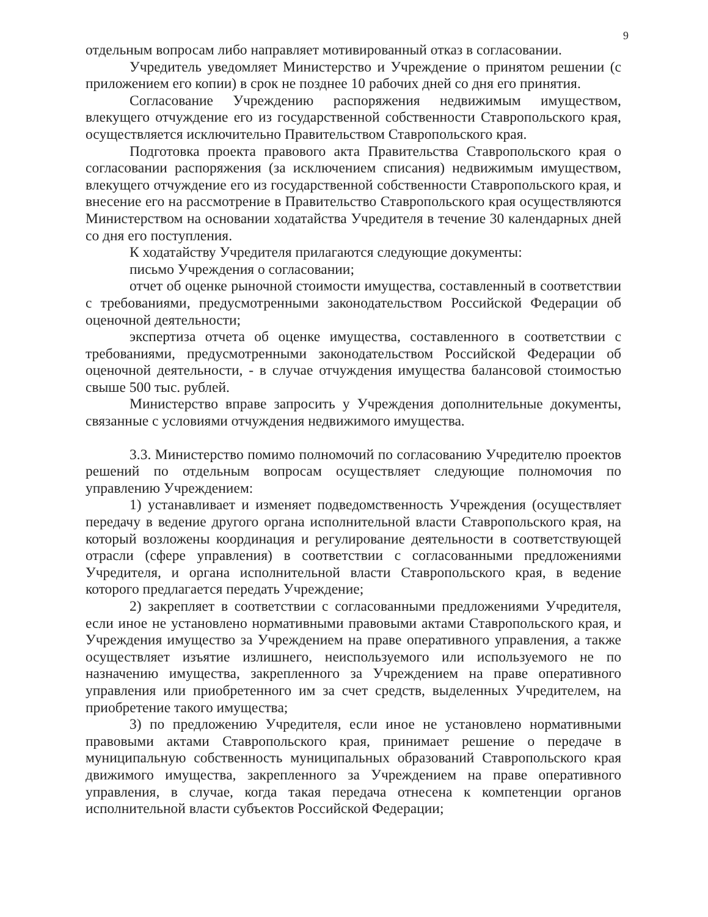9
отдельным вопросам либо направляет мотивированный отказ в согласовании.
Учредитель уведомляет Министерство и Учреждение о принятом решении (с приложением его копии) в срок не позднее 10 рабочих дней со дня его принятия.
Согласование Учреждению распоряжения недвижимым имуществом, влекущего отчуждение его из государственной собственности Ставропольского края, осуществляется исключительно Правительством Ставропольского края.
Подготовка проекта правового акта Правительства Ставропольского края о согласовании распоряжения (за исключением списания) недвижимым имуществом, влекущего отчуждение его из государственной собственности Ставропольского края, и внесение его на рассмотрение в Правительство Ставропольского края осуществляются Министерством на основании ходатайства Учредителя в течение 30 календарных дней со дня его поступления.
К ходатайству Учредителя прилагаются следующие документы:
письмо Учреждения о согласовании;
отчет об оценке рыночной стоимости имущества, составленный в соответствии с требованиями, предусмотренными законодательством Российской Федерации об оценочной деятельности;
экспертиза отчета об оценке имущества, составленного в соответствии с требованиями, предусмотренными законодательством Российской Федерации об оценочной деятельности, - в случае отчуждения имущества балансовой стоимостью свыше 500 тыс. рублей.
Министерство вправе запросить у Учреждения дополнительные документы, связанные с условиями отчуждения недвижимого имущества.
3.3. Министерство помимо полномочий по согласованию Учредителю проектов решений по отдельным вопросам осуществляет следующие полномочия по управлению Учреждением:
1) устанавливает и изменяет подведомственность Учреждения (осуществляет передачу в ведение другого органа исполнительной власти Ставропольского края, на который возложены координация и регулирование деятельности в соответствующей отрасли (сфере управления) в соответствии с согласованными предложениями Учредителя, и органа исполнительной власти Ставропольского края, в ведение которого предлагается передать Учреждение;
2) закрепляет в соответствии с согласованными предложениями Учредителя, если иное не установлено нормативными правовыми актами Ставропольского края, и Учреждения имущество за Учреждением на праве оперативного управления, а также осуществляет изъятие излишнего, неиспользуемого или используемого не по назначению имущества, закрепленного за Учреждением на праве оперативного управления или приобретенного им за счет средств, выделенных Учредителем, на приобретение такого имущества;
3) по предложению Учредителя, если иное не установлено нормативными правовыми актами Ставропольского края, принимает решение о передаче в муниципальную собственность муниципальных образований Ставропольского края движимого имущества, закрепленного за Учреждением на праве оперативного управления, в случае, когда такая передача отнесена к компетенции органов исполнительной власти субъектов Российской Федерации;